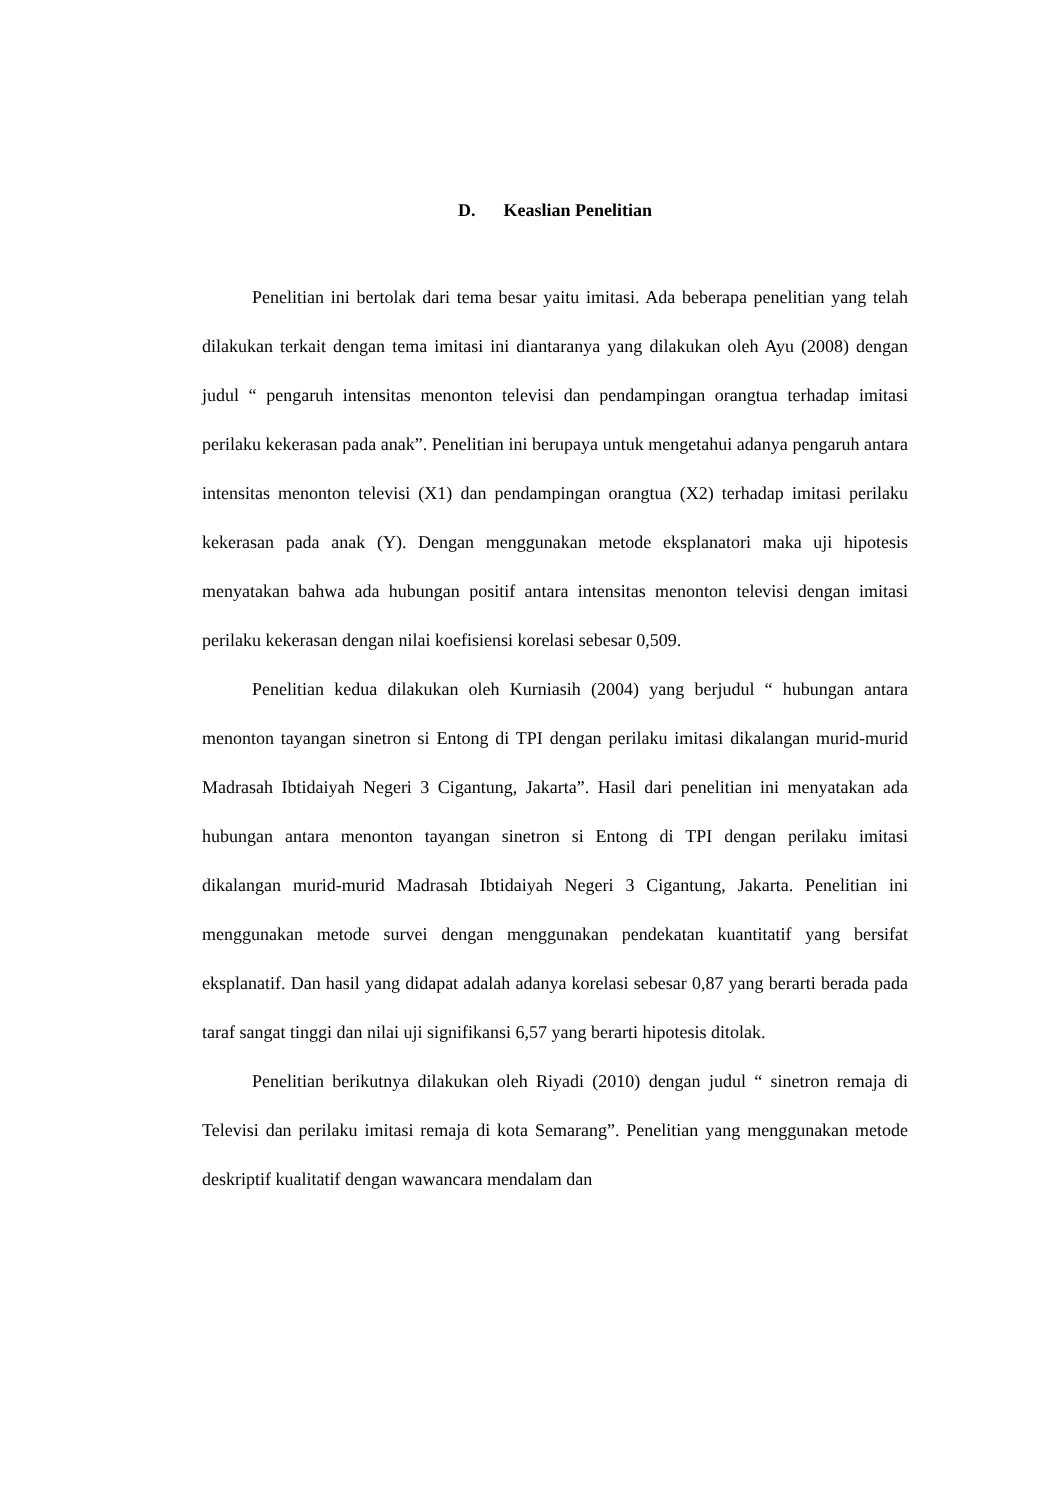D. Keaslian Penelitian
Penelitian ini bertolak dari tema besar yaitu imitasi. Ada beberapa penelitian yang telah dilakukan terkait dengan tema imitasi ini diantaranya yang dilakukan oleh Ayu (2008) dengan judul “ pengaruh intensitas menonton televisi dan pendampingan orangtua terhadap imitasi perilaku kekerasan pada anak”. Penelitian ini berupaya untuk mengetahui adanya pengaruh antara intensitas menonton televisi (X1) dan pendampingan orangtua (X2) terhadap imitasi perilaku kekerasan pada anak (Y). Dengan menggunakan metode eksplanatori maka uji hipotesis menyatakan bahwa ada hubungan positif antara intensitas menonton televisi dengan imitasi perilaku kekerasan dengan nilai koefisiensi korelasi sebesar 0,509.
Penelitian kedua dilakukan oleh Kurniasih (2004) yang berjudul “ hubungan antara menonton tayangan sinetron si Entong di TPI dengan perilaku imitasi dikalangan murid-murid Madrasah Ibtidaiyah Negeri 3 Cigantung, Jakarta”. Hasil dari penelitian ini menyatakan ada hubungan antara menonton tayangan sinetron si Entong di TPI dengan perilaku imitasi dikalangan murid-murid Madrasah Ibtidaiyah Negeri 3 Cigantung, Jakarta. Penelitian ini menggunakan metode survei dengan menggunakan pendekatan kuantitatif yang bersifat eksplanatif. Dan hasil yang didapat adalah adanya korelasi sebesar 0,87 yang berarti berada pada taraf sangat tinggi dan nilai uji signifikansi 6,57 yang berarti hipotesis ditolak.
Penelitian berikutnya dilakukan oleh Riyadi (2010) dengan judul “ sinetron remaja di Televisi dan perilaku imitasi remaja di kota Semarang”. Penelitian yang menggunakan metode deskriptif kualitatif dengan wawancara mendalam dan